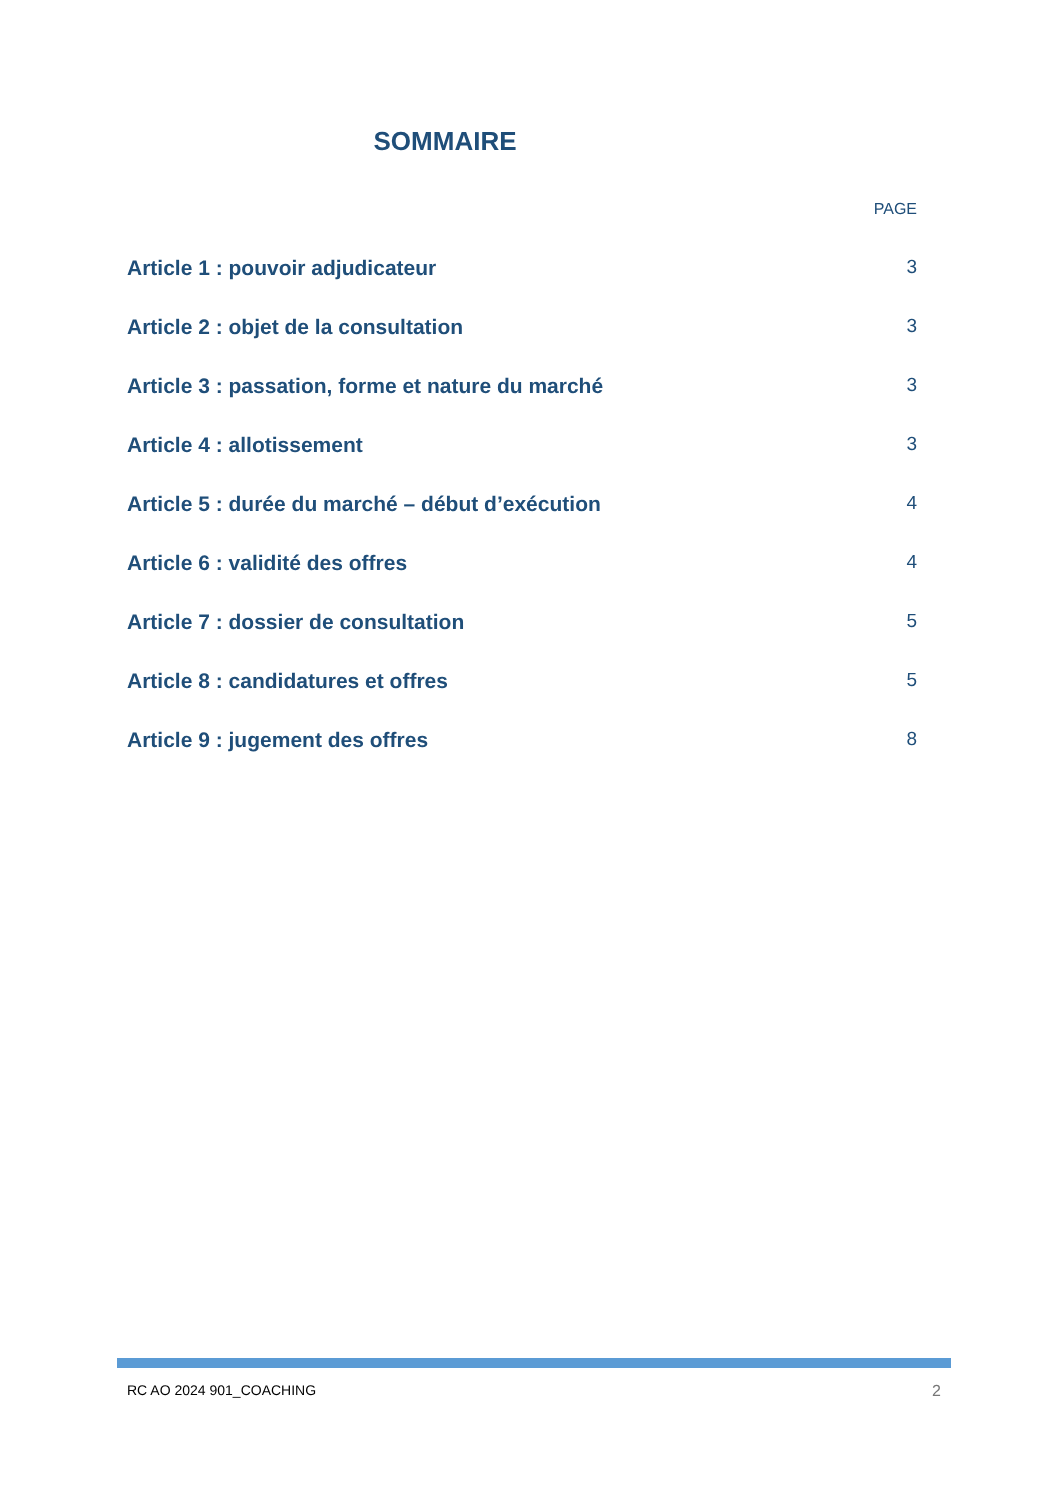SOMMAIRE
PAGE
Article 1 : pouvoir adjudicateur 3
Article 2 : objet de la consultation 3
Article 3 : passation, forme et nature du marché 3
Article 4 : allotissement 3
Article 5 : durée du marché – début d’exécution 4
Article 6 : validité des offres 4
Article 7 : dossier de consultation 5
Article 8 : candidatures et offres 5
Article 9 : jugement des offres 8
RC AO 2024 901_COACHING 2